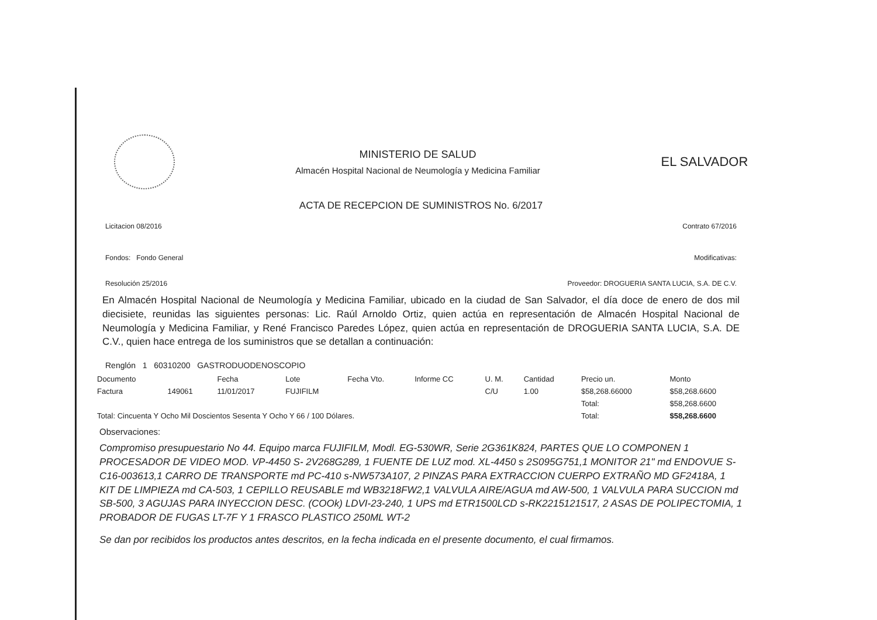MINISTERIO DE SALUD
Almacén Hospital Nacional de Neumología y Medicina Familiar
EL SALVADOR
ACTA DE RECEPCION DE SUMINISTROS No. 6/2017
Licitacion 08/2016 Contrato 67/2016
Fondos: Fondo General Modificativas:
Resolución 25/2016 Proveedor: DROGUERIA SANTA LUCIA, S.A. DE C.V.
En Almacén Hospital Nacional de Neumología y Medicina Familiar, ubicado en la ciudad de San Salvador, el día doce de enero de dos mil diecisiete, reunidas las siguientes personas: Lic. Raúl Arnoldo Ortiz, quien actúa en representación de Almacén Hospital Nacional de Neumología y Medicina Familiar, y René Francisco Paredes López, quien actúa en representación de DROGUERIA SANTA LUCIA, S.A. DE C.V., quien hace entrega de los suministros que se detallan a continuación:
Renglón 1 60310200 GASTRODUODENOSCOPIO
| Documento | | Fecha | Lote | Fecha Vto. | Informe CC | U. M. | Cantidad | Precio un. | Monto |
| --- | --- | --- | --- | --- | --- | --- | --- | --- | --- |
| Factura | 149061 | 11/01/2017 | FUJIFILM | | | C/U | 1.00 | $58,268.66000 | $58,268.6600 |
| | | | | | | | | Total: | $58,268.6600 |
| Total: Cincuenta Y Ocho Mil Doscientos Sesenta Y Ocho Y 66 / 100 Dólares. | | | | | | | | Total: | $58,268.6600 |
Observaciones:
Compromiso presupuestario No 44. Equipo marca FUJIFILM, Modl. EG-530WR, Serie 2G361K824, PARTES QUE LO COMPONEN 1 PROCESADOR DE VIDEO MOD. VP-4450 S- 2V268G289, 1 FUENTE DE LUZ mod. XL-4450 s 2S095G751,1 MONITOR 21" md ENDOVUE S- C16-003613,1 CARRO DE TRANSPORTE md PC-410 s-NW573A107, 2 PINZAS PARA EXTRACCION CUERPO EXTRAÑO MD GF2418A, 1 KIT DE LIMPIEZA md CA-503, 1 CEPILLO REUSABLE md WB3218FW2,1 VALVULA AIRE/AGUA md AW-500, 1 VALVULA PARA SUCCION md SB-500, 3 AGUJAS PARA INYECCION DESC. (COOk) LDVI-23-240, 1 UPS md ETR1500LCD s-RK2215121517, 2 ASAS DE POLIPECTOMIA, 1 PROBADOR DE FUGAS LT-7F Y 1 FRASCO PLASTICO 250ML WT-2
Se dan por recibidos los productos antes descritos, en la fecha indicada en el presente documento, el cual firmamos.